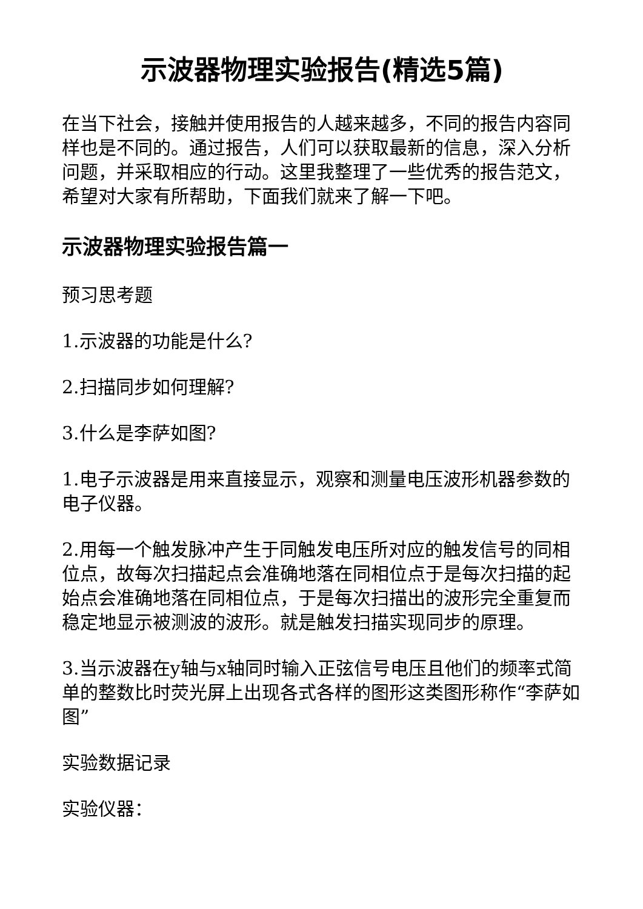示波器物理实验报告(精选5篇)
在当下社会，接触并使用报告的人越来越多，不同的报告内容同样也是不同的。通过报告，人们可以获取最新的信息，深入分析问题，并采取相应的行动。这里我整理了一些优秀的报告范文，希望对大家有所帮助，下面我们就来了解一下吧。
示波器物理实验报告篇一
预习思考题
1.示波器的功能是什么?
2.扫描同步如何理解?
3.什么是李萨如图?
1.电子示波器是用来直接显示，观察和测量电压波形机器参数的电子仪器。
2.用每一个触发脉冲产生于同触发电压所对应的触发信号的同相位点，故每次扫描起点会准确地落在同相位点于是每次扫描的起始点会准确地落在同相位点，于是每次扫描出的波形完全重复而稳定地显示被测波的波形。就是触发扫描实现同步的原理。
3.当示波器在y轴与x轴同时输入正弦信号电压且他们的频率式简单的整数比时荧光屏上出现各式各样的图形这类图形称作“李萨如图”
实验数据记录
实验仪器：